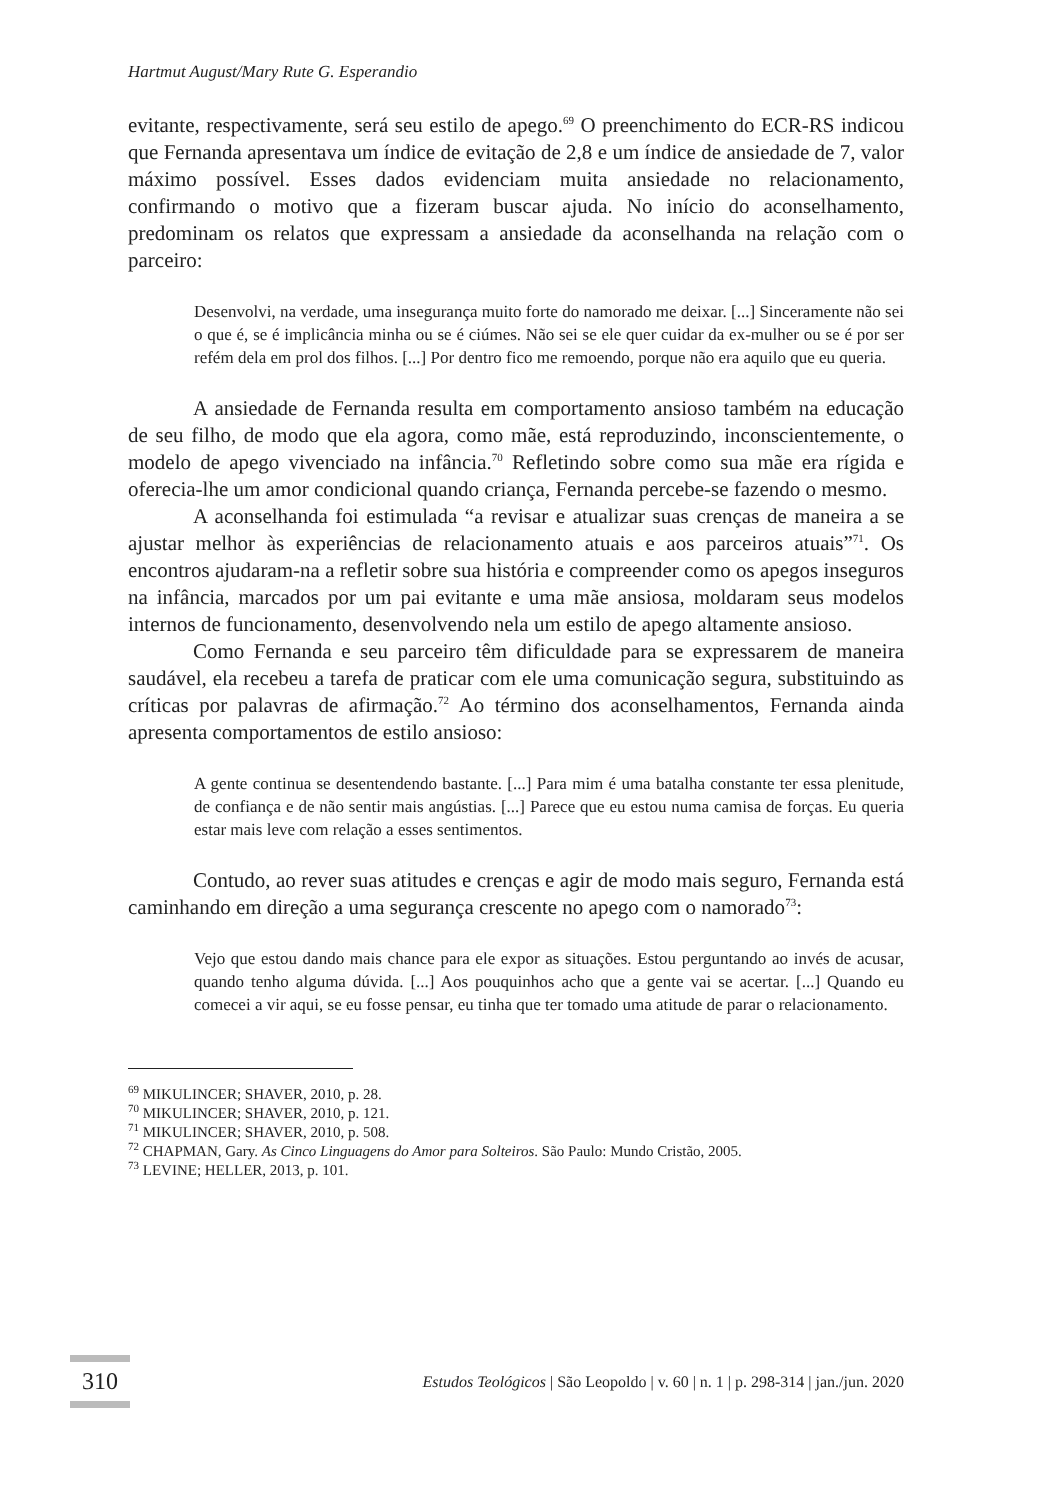Hartmut August/Mary Rute G. Esperandio
evitante, respectivamente, será seu estilo de apego.<sup>69</sup> O preenchimento do ECR-RS indicou que Fernanda apresentava um índice de evitação de 2,8 e um índice de ansiedade de 7, valor máximo possível. Esses dados evidenciam muita ansiedade no relacionamento, confirmando o motivo que a fizeram buscar ajuda. No início do aconselhamento, predominam os relatos que expressam a ansiedade da aconselhanda na relação com o parceiro:
Desenvolvi, na verdade, uma insegurança muito forte do namorado me deixar. [...] Sinceramente não sei o que é, se é implicância minha ou se é ciúmes. Não sei se ele quer cuidar da ex-mulher ou se é por ser refém dela em prol dos filhos. [...] Por dentro fico me remoendo, porque não era aquilo que eu queria.
A ansiedade de Fernanda resulta em comportamento ansioso também na educação de seu filho, de modo que ela agora, como mãe, está reproduzindo, inconscientemente, o modelo de apego vivenciado na infância.<sup>70</sup> Refletindo sobre como sua mãe era rígida e oferecia-lhe um amor condicional quando criança, Fernanda percebe-se fazendo o mesmo.
A aconselhanda foi estimulada “a revisar e atualizar suas crenças de maneira a se ajustar melhor às experiências de relacionamento atuais e aos parceiros atuais”<sup>71</sup>. Os encontros ajudaram-na a refletir sobre sua história e compreender como os apegos inseguros na infância, marcados por um pai evitante e uma mãe ansiosa, moldaram seus modelos internos de funcionamento, desenvolvendo nela um estilo de apego altamente ansioso.
Como Fernanda e seu parceiro têm dificuldade para se expressarem de maneira saudável, ela recebeu a tarefa de praticar com ele uma comunicação segura, substituindo as críticas por palavras de afirmação.<sup>72</sup> Ao término dos aconselhamentos, Fernanda ainda apresenta comportamentos de estilo ansioso:
A gente continua se desentendendo bastante. [...] Para mim é uma batalha constante ter essa plenitude, de confiança e de não sentir mais angústias. [...] Parece que eu estou numa camisa de forças. Eu queria estar mais leve com relação a esses sentimentos.
Contudo, ao rever suas atitudes e crenças e agir de modo mais seguro, Fernanda está caminhando em direção a uma segurança crescente no apego com o namorado<sup>73</sup>:
Vejo que estou dando mais chance para ele expor as situações. Estou perguntando ao invés de acusar, quando tenho alguma dúvida. [...] Aos pouquinhos acho que a gente vai se acertar. [...] Quando eu comecei a vir aqui, se eu fosse pensar, eu tinha que ter tomado uma atitude de parar o relacionamento.
<sup>69</sup> MIKULINCER; SHAVER, 2010, p. 28.
<sup>70</sup> MIKULINCER; SHAVER, 2010, p. 121.
<sup>71</sup> MIKULINCER; SHAVER, 2010, p. 508.
<sup>72</sup> CHAPMAN, Gary. As Cinco Linguagens do Amor para Solteiros. São Paulo: Mundo Cristão, 2005.
<sup>73</sup> LEVINE; HELLER, 2013, p. 101.
310
Estudos Teológicos | São Leopoldo | v. 60 | n. 1 | p. 298-314 | jan./jun. 2020